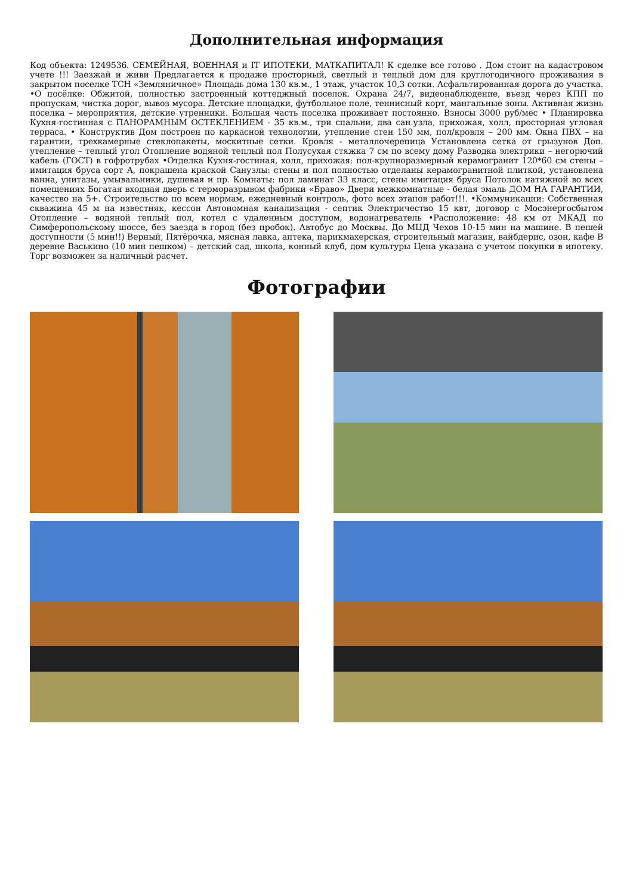Дополнительная информация
Код объекта: 1249536. СЕМЕЙНАЯ, ВОЕННАЯ и IT ИПОТЕКИ, МАТКАПИТАЛ! К сделке все готово . Дом стоит на кадастровом учете !!! Заезжай и живи Предлагается к продаже просторный, светлый и теплый дом для круглогодичного проживания в закрытом поселке ТСН «Земляничное» Площадь дома 130 кв.м., 1 этаж, участок 10,3 сотки. Асфальтированная дорога до участка. •О посёлке: Обжитой, полностью застроенный коттеджный поселок. Охрана 24/7, видеонаблюдение, въезд через КПП по пропускам, чистка дорог, вывоз мусора. Детские площадки, футбольное поле, теннисный корт, мангальные зоны. Активная жизнь поселка – мероприятия, детские утренники. Большая часть поселка проживает постоянно. Взносы 3000 руб/мес • Планировка Кухня-гостинная с ПАНОРАМНЫМ ОСТЕКЛЕНИЕМ - 35 кв.м., три спальни, два сан.узла, прихожая, холл, просторная угловая терраса. • Конструктив Дом построен по каркасной технологии, утепление стен 150 мм, пол/кровля – 200 мм. Окна ПВХ – на гарантии, трехкамерные стеклопакеты, москитные сетки. Кровля - металлочерепица Установлена сетка от грызунов Доп. утепление – теплый угол Отопление водяной теплый пол Полусухая стяжка 7 см по всему дому Разводка электрики – негорючий кабель (ГОСТ) в гофротрубах •Отделка Кухня-гостиная, холл, прихожая: пол-крупноразмерный керамогранит 120*60 см стены – имитация бруса сорт А, покрашена краской Санузлы: стены и пол полностью отделаны керамогранитной плиткой, установлена ванна, унитазы, умывальники, душевая и пр. Комнаты: пол ламинат 33 класс, стены имитация бруса Потолок натяжной во всех помещениях Богатая входная дверь с терморазрывом фабрики «Браво» Двери межкомнатные - белая эмаль ДОМ НА ГАРАНТИИ, качество на 5+. Строительство по всем нормам, ежедневный контроль, фото всех этапов работ!!!. •Коммуникации: Собственная скважина 45 м на известняк, кессон Автономная канализация - септик Электричество 15 квт, договор с Мосэнергосбытом Отопление – водяной теплый пол, котел с удаленным доступом, водонагреватель •Расположение: 48 км от МКАД по Симферопольскому шоссе, без заезда в город (без пробок). Автобус до Москвы. До МЦД Чехов 10-15 мин на машине. В пешей доступности (5 мин!!) Верный, Пятёрочка, мясная лавка, аптека, парикмахерская, строительный магазин, вайбдерис, озон, кафе В деревне Васькино (10 мин пешком) – детский сад, школа, конный клуб, дом культуры Цена указана с учетом покупки в ипотеку. Торг возможен за наличный расчет.
Фотографии